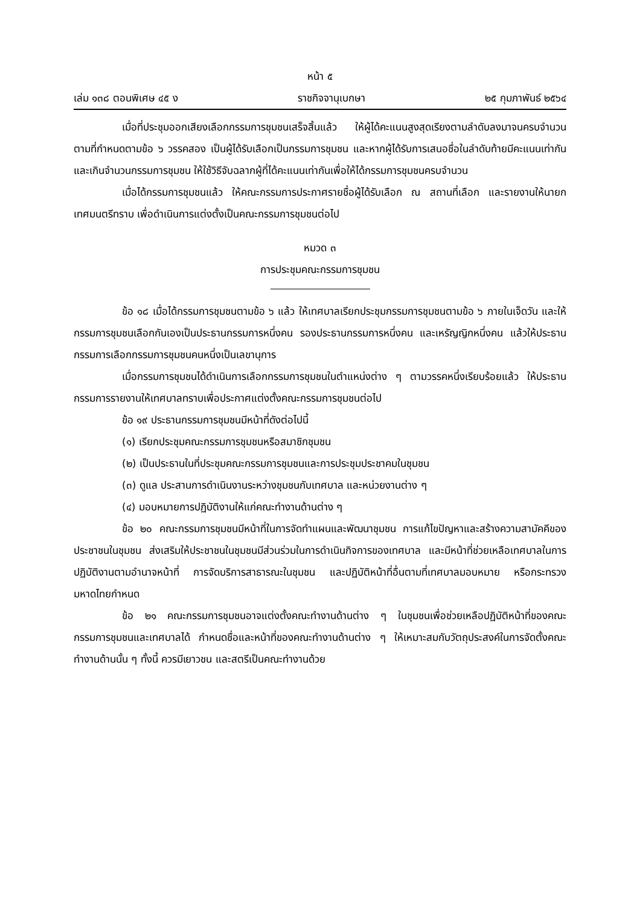หน้า ๕
เล่ม ๑๓๘ ตอนพิเศษ ๔๕ ง ราชกิจจานุเบกษา ๒๕ กุมภาพันธ์ ๒๕๖๔
เมื่อที่ประชุมออกเสียงเลือกกรรมการชุมชนเสร็จสิ้นแล้ว ให้ผู้ได้คะแนนสูงสุดเรียงตามลำดับลงมาจนครบจำนวนตามที่กำหนดตามข้อ ๖ วรรคสอง เป็นผู้ได้รับเลือกเป็นกรรมการชุมชน และหากผู้ได้รับการเสนอชื่อในลำดับท้ายมีคะแนนเท่ากันและเกินจำนวนกรรมการชุมชน ให้ใช้วิธีจับฉลากผู้ที่ได้คะแนนเท่ากันเพื่อให้ได้กรรมการชุมชนครบจำนวน
เมื่อได้กรรมการชุมชนแล้ว ให้คณะกรรมการประกาศรายชื่อผู้ได้รับเลือก ณ สถานที่เลือก และรายงานให้นายกเทศมนตรีทราบ เพื่อดำเนินการแต่งตั้งเป็นคณะกรรมการชุมชนต่อไป
หมวด ๓
การประชุมคณะกรรมการชุมชน
ข้อ ๑๘ เมื่อได้กรรมการชุมชนตามข้อ ๖ แล้ว ให้เทศบาลเรียกประชุมกรรมการชุมชนตามข้อ ๖ ภายในเจ็ดวัน และให้กรรมการชุมชนเลือกกันเองเป็นประธานกรรมการหนึ่งคน รองประธานกรรมการหนึ่งคน และเหรัญญิกหนึ่งคน แล้วให้ประธานกรรมการเลือกกรรมการชุมชนคนหนึ่งเป็นเลขานุการ
เมื่อกรรมการชุมชนได้ดำเนินการเลือกกรรมการชุมชนในตำแหน่งต่าง ๆ ตามวรรคหนึ่งเรียบร้อยแล้ว ให้ประธานกรรมการรายงานให้เทศบาลทราบเพื่อประกาศแต่งตั้งคณะกรรมการชุมชนต่อไป
ข้อ ๑๙ ประธานกรรมการชุมชนมีหน้าที่ดังต่อไปนี้
(๑) เรียกประชุมคณะกรรมการชุมชนหรือสมาชิกชุมชน
(๒) เป็นประธานในที่ประชุมคณะกรรมการชุมชนและการประชุมประชาคมในชุมชน
(๓) ดูแล ประสานการดำเนินงานระหว่างชุมชนกับเทศบาล และหน่วยงานต่าง ๆ
(๔) มอบหมายการปฏิบัติงานให้แก่คณะทำงานด้านต่าง ๆ
ข้อ ๒๐ คณะกรรมการชุมชนมีหน้าที่ในการจัดทำแผนและพัฒนาชุมชน การแก้ไขปัญหาและสร้างความสามัคคีของประชาชนในชุมชน ส่งเสริมให้ประชาชนในชุมชนมีส่วนร่วมในการดำเนินกิจการของเทศบาล และมีหน้าที่ช่วยเหลือเทศบาลในการปฏิบัติงานตามอำนาจหน้าที่ การจัดบริการสาธารณะในชุมชน และปฏิบัติหน้าที่อื่นตามที่เทศบาลมอบหมาย หรือกระทรวงมหาดไทยกำหนด
ข้อ ๒๑ คณะกรรมการชุมชนอาจแต่งตั้งคณะทำงานด้านต่าง ๆ ในชุมชนเพื่อช่วยเหลือปฏิบัติหน้าที่ของคณะกรรมการชุมชนและเทศบาลได้ กำหนดชื่อและหน้าที่ของคณะทำงานด้านต่าง ๆ ให้เหมาะสมกับวัตถุประสงค์ในการจัดตั้งคณะทำงานด้านนั้น ๆ ทั้งนี้ ควรมีเยาวชน และสตรีเป็นคณะทำงานด้วย